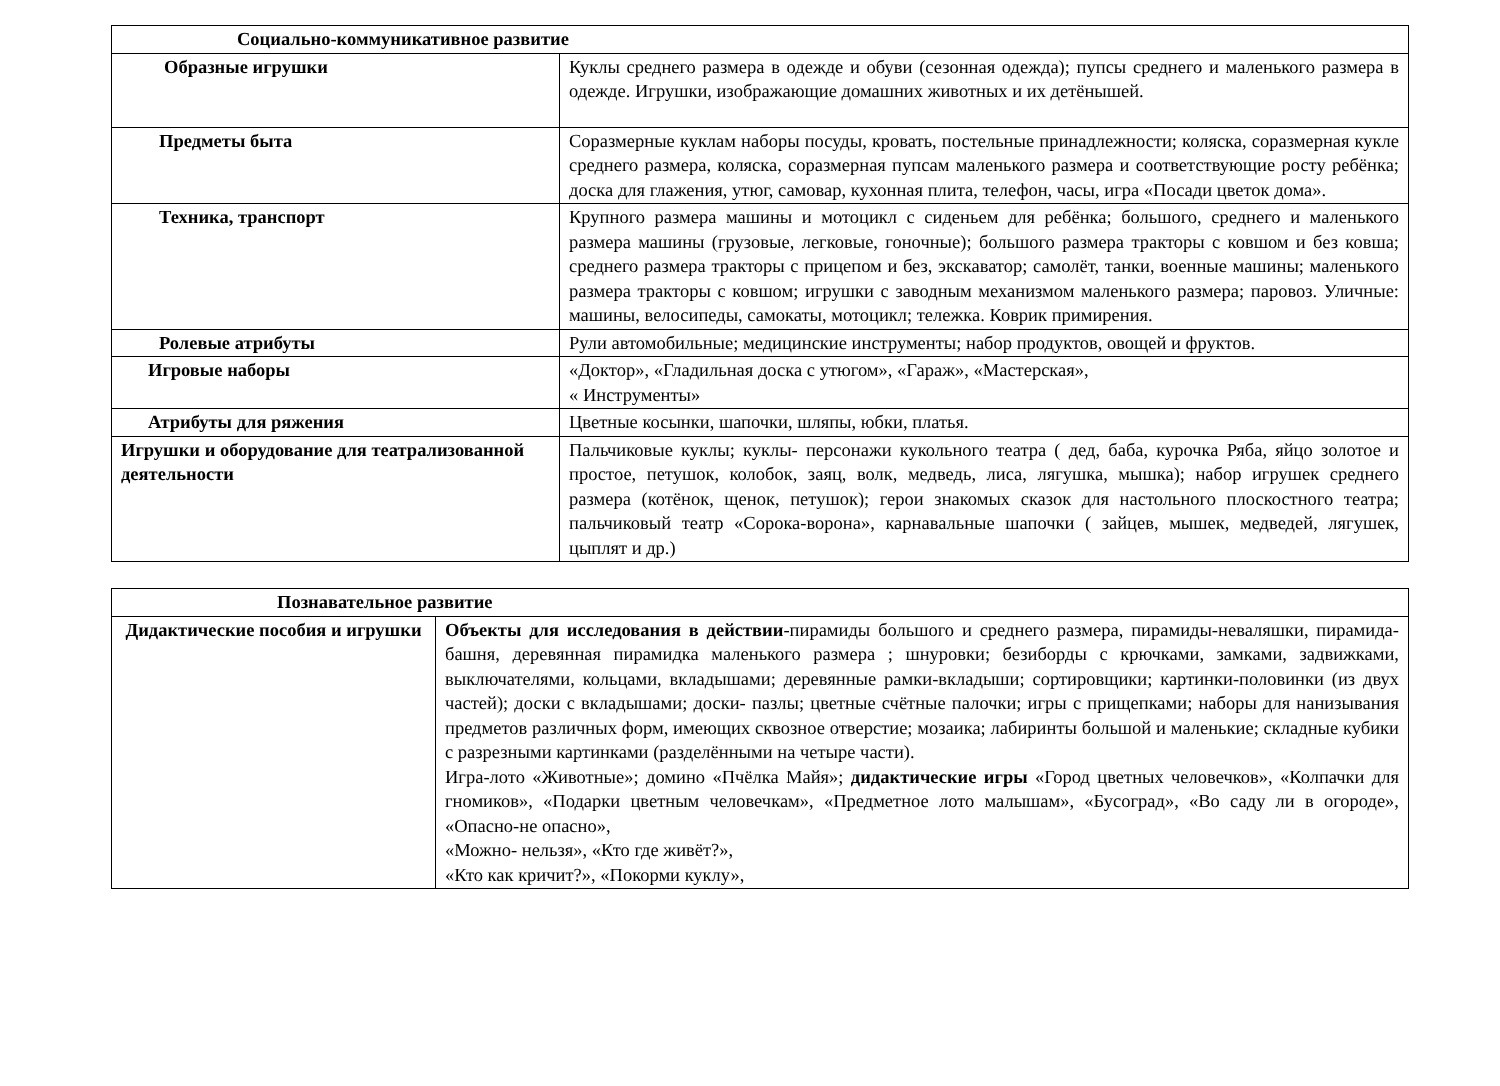| Социально-коммуникативное развитие | |
| --- | --- |
| Образные игрушки | Куклы среднего размера в одежде и обуви (сезонная одежда); пупсы среднего и маленького размера в одежде. Игрушки, изображающие домашних животных и их детёнышей. |
| Предметы быта | Соразмерные куклам наборы посуды, кровать, постельные принадлежности; коляска, соразмерная кукле среднего размера, коляска, соразмерная пупсам маленького размера и соответствующие росту ребёнка; доска для глажения, утюг, самовар, кухонная плита, телефон, часы, игра «Посади цветок дома». |
| Техника, транспорт | Крупного размера машины и мотоцикл с сиденьем для ребёнка; большого, среднего и маленького размера машины (грузовые, легковые, гоночные); большого размера тракторы с ковшом и без ковша; среднего размера тракторы с прицепом и без, экскаватор; самолёт, танки, военные машины; маленького размера тракторы с ковшом; игрушки с заводным механизмом маленького размера; паровоз. Уличные: машины, велосипеды, самокаты, мотоцикл; тележка. Коврик примирения. |
| Ролевые атрибуты | Рули автомобильные; медицинские инструменты; набор продуктов, овощей и фруктов. |
| Игровые наборы | «Доктор», «Гладильная доска с утюгом», «Гараж», «Мастерская», « Инструменты» |
| Атрибуты для ряжения | Цветные косынки, шапочки, шляпы, юбки, платья. |
| Игрушки и оборудование для театрализованной деятельности | Пальчиковые куклы; куклы- персонажи кукольного театра ( дед, баба, курочка Ряба, яйцо золотое и простое, петушок, колобок, заяц, волк, медведь, лиса, лягушка, мышка); набор игрушек среднего размера (котёнок, щенок, петушок); герои знакомых сказок для настольного плоскостного театра; пальчиковый театр «Сорока-ворона», карнавальные шапочки ( зайцев, мышек, медведей, лягушек, цыплят и др.) |
| Познавательное развитие | |
| --- | --- |
| Дидактические пособия и игрушки | Объекты для исследования в действии -пирамиды большого и среднего размера, пирамиды-неваляшки, пирамида-башня, деревянная пирамидка маленького размера ; шнуровки; безиборды с крючками, замками, задвижками, выключателями, кольцами, вкладышами; деревянные рамки-вкладыши; сортировщики; картинки-половинки (из двух частей); доски с вкладышами; доски- пазлы; цветные счётные палочки; игры с прищепками; наборы для нанизывания предметов различных форм, имеющих сквозное отверстие; мозаика; лабиринты большой и маленькие; складные кубики с разрезными картинками (разделёнными на четыре части). Игра-лото «Животные»; домино «Пчёлка Майя»; дидактические игры «Город цветных человечков», «Колпачки для гномиков», «Подарки цветным человечкам», «Предметное лото малышам», «Бусоград», «Во саду ли в огороде», «Опасно-не опасно», «Можно- нельзя», «Кто где живёт?», «Кто как кричит?», «Покорми куклу», |